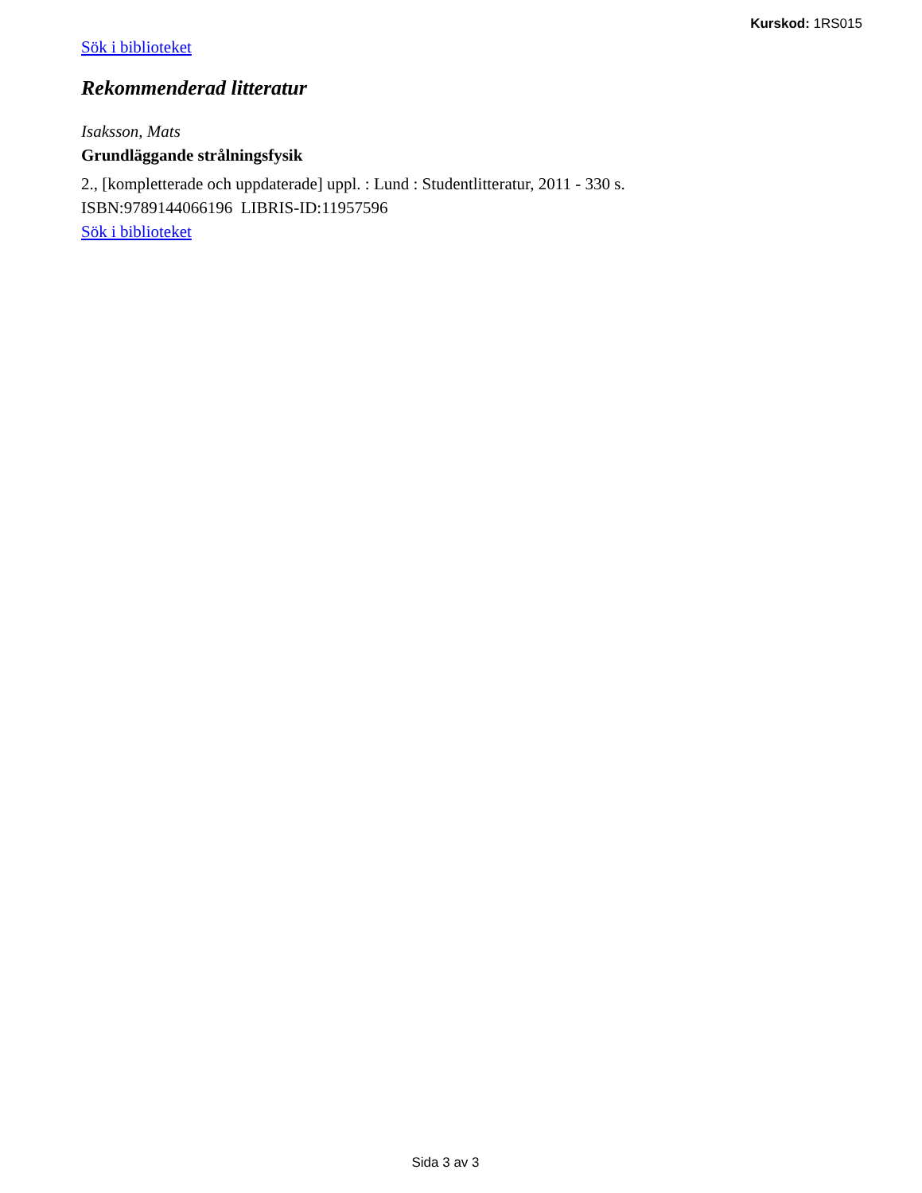Kurskod: 1RS015
Sök i biblioteket
Rekommenderad litteratur
Isaksson, Mats
Grundläggande strålningsfysik
2., [kompletterade och uppdaterade] uppl. : Lund : Studentlitteratur, 2011 - 330 s.
ISBN:9789144066196 LIBRIS-ID:11957596
Sök i biblioteket
Sida 3 av 3